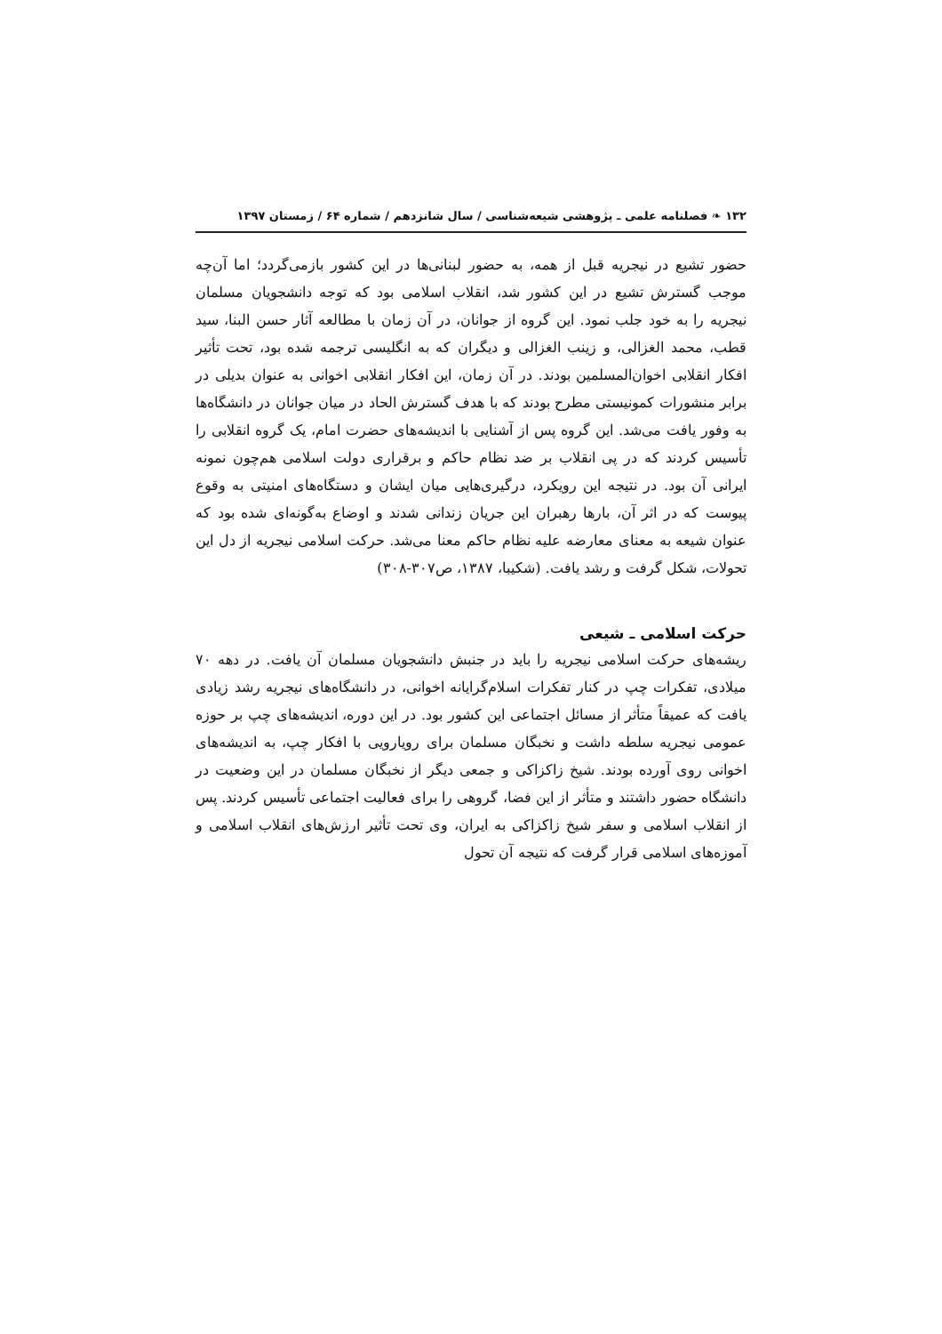۱۳۲ ❧ فصلنامه علمی ـ پژوهشی شیعه‌شناسی / سال شانزدهم / شماره ۶۴ / زمستان ۱۳۹۷
حضور تشیع در نیجریه قبل از همه، به حضور لبنانی‌ها در این کشور بازمی‌گردد؛ اما آن‌چه موجب گسترش تشیع در این کشور شد، انقلاب اسلامی بود که توجه دانشجویان مسلمان نیجریه را به خود جلب نمود. این گروه از جوانان، در آن زمان با مطالعه آثار حسن البنا، سید قطب، محمد الغزالی، و زینب الغزالی و دیگران که به انگلیسی ترجمه شده بود، تحت تأثیر افکار انقلابی اخوان‌المسلمین بودند. در آن زمان، این افکار انقلابی اخوانی به عنوان بدیلی در برابر منشورات کمونیستی مطرح بودند که با هدف گسترش الحاد در میان جوانان در دانشگاه‌ها به وفور یافت می‌شد. این گروه پس از آشنایی با اندیشه‌های حضرت امام، یک گروه انقلابی را تأسیس کردند که در پی انقلاب بر ضد نظام حاکم و برقراری دولت اسلامی هم‌چون نمونه ایرانی آن بود. در نتیجه این رویکرد، درگیری‌هایی میان ایشان و دستگاه‌های امنیتی به وقوع پیوست که در اثر آن، بارها رهبران این جریان زندانی شدند و اوضاع به‌گونه‌ای شده بود که عنوان شیعه به معنای معارضه علیه نظام حاکم معنا می‌شد. حرکت اسلامی نیجریه از دل این تحولات، شکل گرفت و رشد یافت. (شکیبا، ۱۳۸۷، ص۳۰۷-۳۰۸)
حرکت اسلامی ـ شیعی
ریشه‌های حرکت اسلامی نیجریه را باید در جنبش دانشجویان مسلمان آن یافت. در دهه ۷۰ میلادی، تفکرات چپ در کنار تفکرات اسلام‌گرایانه اخوانی، در دانشگاه‌های نیجریه رشد زیادی یافت که عمیقاً متأثر از مسائل اجتماعی این کشور بود. در این دوره، اندیشه‌های چپ بر حوزه عمومی نیجریه سلطه داشت و نخبگان مسلمان برای رویارویی با افکار چپ، به اندیشه‌های اخوانی روی آورده بودند. شیخ زاکزاکی و جمعی دیگر از نخبگان مسلمان در این وضعیت در دانشگاه حضور داشتند و متأثر از این فضا، گروهی را برای فعالیت اجتماعی تأسیس کردند. پس از انقلاب اسلامی و سفر شیخ زاکزاکی به ایران، وی تحت تأثیر ارزش‌های انقلاب اسلامی و آموزه‌های اسلامی قرار گرفت که نتیجه آن تحول